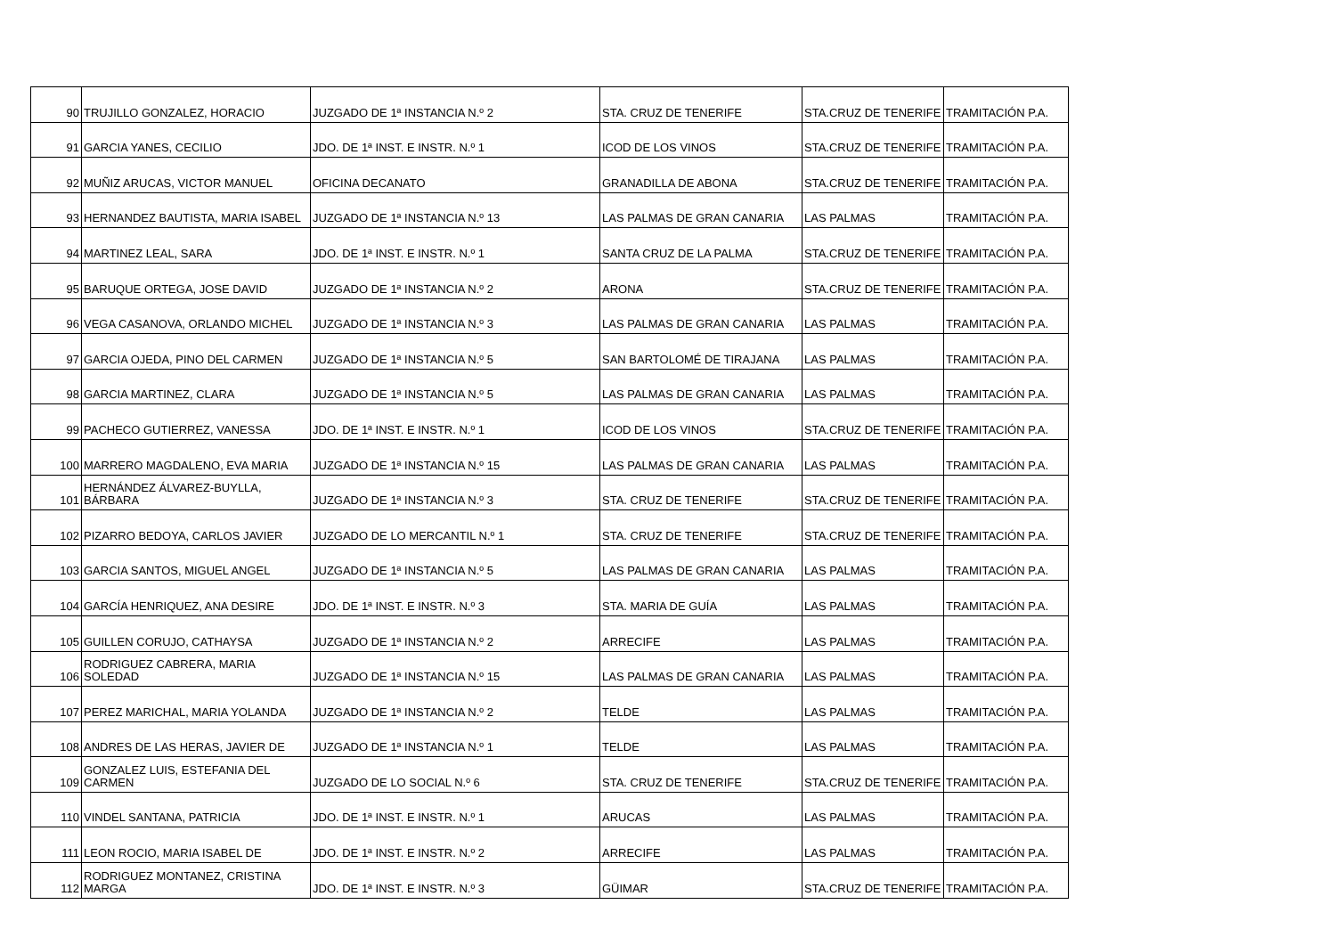| 90 | TRUJILLO GONZALEZ, HORACIO | JUZGADO DE 1ª INSTANCIA N.º 2 | STA. CRUZ DE TENERIFE | STA.CRUZ DE TENERIFE | TRAMITACIÓN P.A. |
| 91 | GARCIA YANES, CECILIO | JDO. DE 1ª INST. E INSTR. N.º 1 | ICOD DE LOS VINOS | STA.CRUZ DE TENERIFE | TRAMITACIÓN P.A. |
| 92 | MUÑIZ ARUCAS, VICTOR MANUEL | OFICINA DECANATO | GRANADILLA DE ABONA | STA.CRUZ DE TENERIFE | TRAMITACIÓN P.A. |
| 93 | HERNANDEZ BAUTISTA, MARIA ISABEL | JUZGADO DE 1ª INSTANCIA N.º 13 | LAS PALMAS DE GRAN CANARIA | LAS PALMAS | TRAMITACIÓN P.A. |
| 94 | MARTINEZ LEAL, SARA | JDO. DE 1ª INST. E INSTR. N.º 1 | SANTA CRUZ DE LA PALMA | STA.CRUZ DE TENERIFE | TRAMITACIÓN P.A. |
| 95 | BARUQUE ORTEGA, JOSE DAVID | JUZGADO DE 1ª INSTANCIA N.º 2 | ARONA | STA.CRUZ DE TENERIFE | TRAMITACIÓN P.A. |
| 96 | VEGA CASANOVA, ORLANDO MICHEL | JUZGADO DE 1ª INSTANCIA N.º 3 | LAS PALMAS DE GRAN CANARIA | LAS PALMAS | TRAMITACIÓN P.A. |
| 97 | GARCIA OJEDA, PINO DEL CARMEN | JUZGADO DE 1ª INSTANCIA N.º 5 | SAN BARTOLOMÉ DE TIRAJANA | LAS PALMAS | TRAMITACIÓN P.A. |
| 98 | GARCIA MARTINEZ, CLARA | JUZGADO DE 1ª INSTANCIA N.º 5 | LAS PALMAS DE GRAN CANARIA | LAS PALMAS | TRAMITACIÓN P.A. |
| 99 | PACHECO GUTIERREZ, VANESSA | JDO. DE 1ª INST. E INSTR. N.º 1 | ICOD DE LOS VINOS | STA.CRUZ DE TENERIFE | TRAMITACIÓN P.A. |
| 100 | MARRERO MAGDALENO, EVA MARIA | JUZGADO DE 1ª INSTANCIA N.º 15 | LAS PALMAS DE GRAN CANARIA | LAS PALMAS | TRAMITACIÓN P.A. |
| 101 | HERNÁNDEZ ÁLVAREZ-BUYLLA, BÁRBARA | JUZGADO DE 1ª INSTANCIA N.º 3 | STA. CRUZ DE TENERIFE | STA.CRUZ DE TENERIFE | TRAMITACIÓN P.A. |
| 102 | PIZARRO BEDOYA, CARLOS JAVIER | JUZGADO DE LO MERCANTIL N.º 1 | STA. CRUZ DE TENERIFE | STA.CRUZ DE TENERIFE | TRAMITACIÓN P.A. |
| 103 | GARCIA SANTOS, MIGUEL ANGEL | JUZGADO DE 1ª INSTANCIA N.º 5 | LAS PALMAS DE GRAN CANARIA | LAS PALMAS | TRAMITACIÓN P.A. |
| 104 | GARCÍA HENRIQUEZ, ANA DESIRE | JDO. DE 1ª INST. E INSTR. N.º 3 | STA. MARIA DE GUÍA | LAS PALMAS | TRAMITACIÓN P.A. |
| 105 | GUILLEN CORUJO, CATHAYSA | JUZGADO DE 1ª INSTANCIA N.º 2 | ARRECIFE | LAS PALMAS | TRAMITACIÓN P.A. |
| 106 | RODRIGUEZ CABRERA, MARIA SOLEDAD | JUZGADO DE 1ª INSTANCIA N.º 15 | LAS PALMAS DE GRAN CANARIA | LAS PALMAS | TRAMITACIÓN P.A. |
| 107 | PEREZ MARICHAL, MARIA YOLANDA | JUZGADO DE 1ª INSTANCIA N.º 2 | TELDE | LAS PALMAS | TRAMITACIÓN P.A. |
| 108 | ANDRES DE LAS HERAS, JAVIER DE | JUZGADO DE 1ª INSTANCIA N.º 1 | TELDE | LAS PALMAS | TRAMITACIÓN P.A. |
| 109 | GONZALEZ LUIS, ESTEFANIA DEL CARMEN | JUZGADO DE LO SOCIAL N.º 6 | STA. CRUZ DE TENERIFE | STA.CRUZ DE TENERIFE | TRAMITACIÓN P.A. |
| 110 | VINDEL SANTANA, PATRICIA | JDO. DE 1ª INST. E INSTR. N.º 1 | ARUCAS | LAS PALMAS | TRAMITACIÓN P.A. |
| 111 | LEON ROCIO, MARIA ISABEL DE | JDO. DE 1ª INST. E INSTR. N.º 2 | ARRECIFE | LAS PALMAS | TRAMITACIÓN P.A. |
| 112 | RODRIGUEZ MONTANEZ, CRISTINA MARGA | JDO. DE 1ª INST. E INSTR. N.º 3 | GÜIMAR | STA.CRUZ DE TENERIFE | TRAMITACIÓN P.A. |